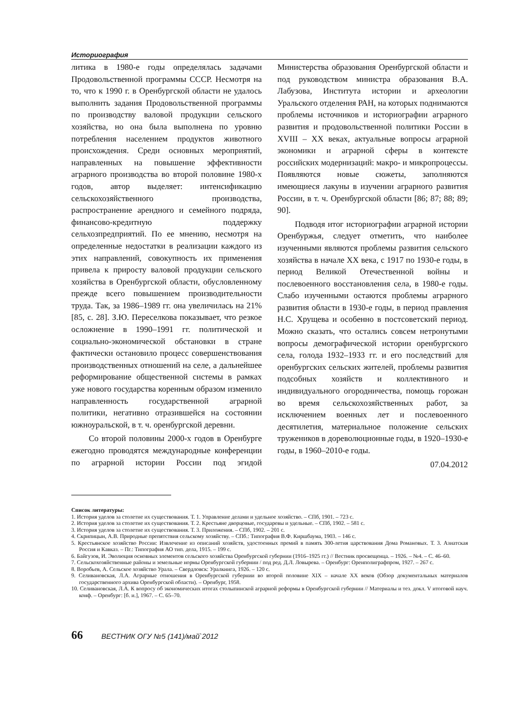Историография
литика в 1980-е годы определялась задачами Продовольственной программы СССР. Несмотря на то, что к 1990 г. в Оренбургской области не удалось выполнить задания Продовольственной программы по производству валовой продукции сельского хозяйства, но она была выполнена по уровню потребления населением продуктов животного происхождения. Среди основных мероприятий, направленных на повышение эффективности аграрного производства во второй половине 1980-х годов, автор выделяет: интенсификацию сельскохозяйственного производства, распространение арендного и семейного подряда, финансово-кредитную поддержку сельхозпредприятий. По ее мнению, несмотря на определенные недостатки в реализации каждого из этих направлений, совокупность их применения привела к приросту валовой продукции сельского хозяйства в Оренбургской области, обусловленному прежде всего повышением производительности труда. Так, за 1986–1989 гг. она увеличилась на 21% [85, с. 28]. З.Ю. Переселкова показывает, что резкое осложнение в 1990–1991 гг. политической и социально-экономической обстановки в стране фактически остановило процесс совершенствования производственных отношений на селе, а дальнейшее реформирование общественной системы в рамках уже нового государства коренным образом изменило направленность государственной аграрной политики, негативно отразившейся на состоянии южноуральской, в т. ч. оренбургской деревни.
Со второй половины 2000-х годов в Оренбурге ежегодно проводятся международные конференции по аграрной истории России под эгидой Министерства образования Оренбургской области и под руководством министра образования В.А. Лабузова, Института истории и археологии Уральского отделения РАН, на которых поднимаются проблемы источников и историографии аграрного развития и продовольственной политики России в XVIII – XX веках, актуальные вопросы аграрной экономики и аграрной сферы в контексте российских модернизаций: макро- и микропроцессы. Появляются новые сюжеты, заполняются имеющиеся лакуны в изучении аграрного развития России, в т. ч. Оренбургской области [86; 87; 88; 89; 90].
Подводя итог историографии аграрной истории Оренбуржья, следует отметить, что наиболее изученными являются проблемы развития сельского хозяйства в начале XX века, с 1917 по 1930-е годы, в период Великой Отечественной войны и послевоенного восстановления села, в 1980-е годы. Слабо изученными остаются проблемы аграрного развития области в 1930-е годы, в период правления Н.С. Хрущева и особенно в постсоветский период. Можно сказать, что остались совсем нетронутыми вопросы демографической истории оренбургского села, голода 1932–1933 гг. и его последствий для оренбургских сельских жителей, проблемы развития подсобных хозяйств и коллективного и индивидуального огородничества, помощь горожан во время сельскохозяйственных работ, за исключением военных лет и послевоенного десятилетия, материальное положение сельских тружеников в дореволюционные годы, в 1920–1930-е годы, в 1960–2010-е годы.
07.04.2012
Список литературы:
1. История уделов за столетие их существования. Т. 1. Управление делами и удельное хозяйство. – СПб, 1901. – 723 с.
2. История уделов за столетие их существования. Т. 2. Крестьяне дворцовые, государевы и удельные. – СПб, 1902. – 581 с.
3. История уделов за столетие их существования. Т. 3. Приложения. – СПб, 1902. – 201 с.
4. Скрипицын, А.В. Природные препятствия сельскому хозяйству. – СПб.: Типография В.Ф. Киршбаума, 1903. – 146 с.
5. Крестьянское хозяйство России: Извлечение из описаний хозяйств, удостоенных премий в память 300-летия царствования Дома Романовых. Т. 3. Азиатская Россия и Кавказ. – Пг.: Типография АО тип. дела, 1915. – 199 с.
6. Байгузов, И. Эволюция основных элементов сельского хозяйства Оренбургской губернии (1916–1925 гг.) // Вестник просвещенца. – 1926. – №4. – С. 46–60.
7. Сельскохозяйственные районы и земельные нормы Оренбургской губернии / под ред. Д.Л. Ловырева. – Оренбург: Оренполиграфпром, 1927. – 267 с.
8. Воробьев, А. Сельское хозяйство Урала. – Свердловск: Уралкнига, 1926. – 120 с.
9. Селивановская, Л.А. Аграрные отношения в Оренбургской губернии во второй половине XIX – начале XX веков (Обзор документальных материалов государственного архива Оренбургской области). – Оренбург, 1958.
10. Селивановская, Л.А. К вопросу об экономических итогах столыпинской аграрной реформы в Оренбургской губернии // Материалы и тез. докл. V итоговой науч. конф. – Оренбург: [б. и.], 1967. – С. 65–70.
66 ВЕСТНИК ОГУ №5 (141)/май`2012